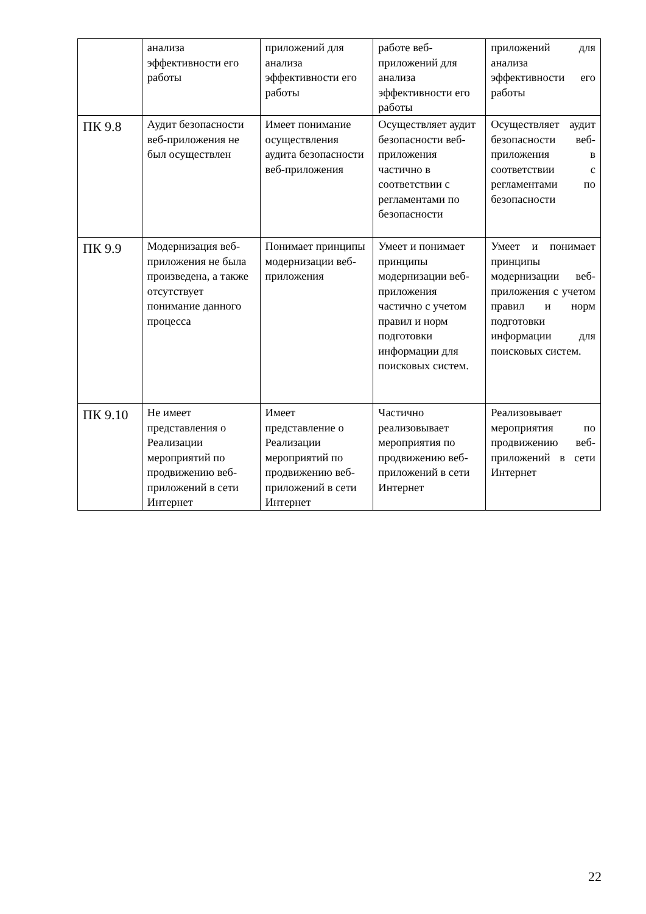| | анализа эффективности его работы | приложений для анализа эффективности его работы | работе веб-приложений для анализа эффективности его работы | приложений для анализа эффективности его работы |
| ПК 9.8 | Аудит безопасности веб-приложения не был осуществлен | Имеет понимание осуществления аудита безопасности веб-приложения | Осуществляет аудит безопасности веб-приложения частично в соответствии с регламентами по безопасности | Осуществляет аудит безопасности веб-приложения в соответствии с регламентами по безопасности |
| ПК 9.9 | Модернизация веб-приложения не была произведена, а также отсутствует понимание данного процесса | Понимает принципы модернизации веб-приложения | Умеет и понимает принципы модернизации веб-приложения частично с учетом правил и норм подготовки информации для поисковых систем. | Умеет и понимает принципы модернизации веб-приложения с учетом правил и норм подготовки информации для поисковых систем. |
| ПК 9.10 | Не имеет представления о Реализации мероприятий по продвижению веб-приложений в сети Интернет | Имеет представление о Реализации мероприятий по продвижению веб-приложений в сети Интернет | Частично реализовывает мероприятия по продвижению веб-приложений в сети Интернет | Реализовывает мероприятия по продвижению веб-приложений в сети Интернет |
22